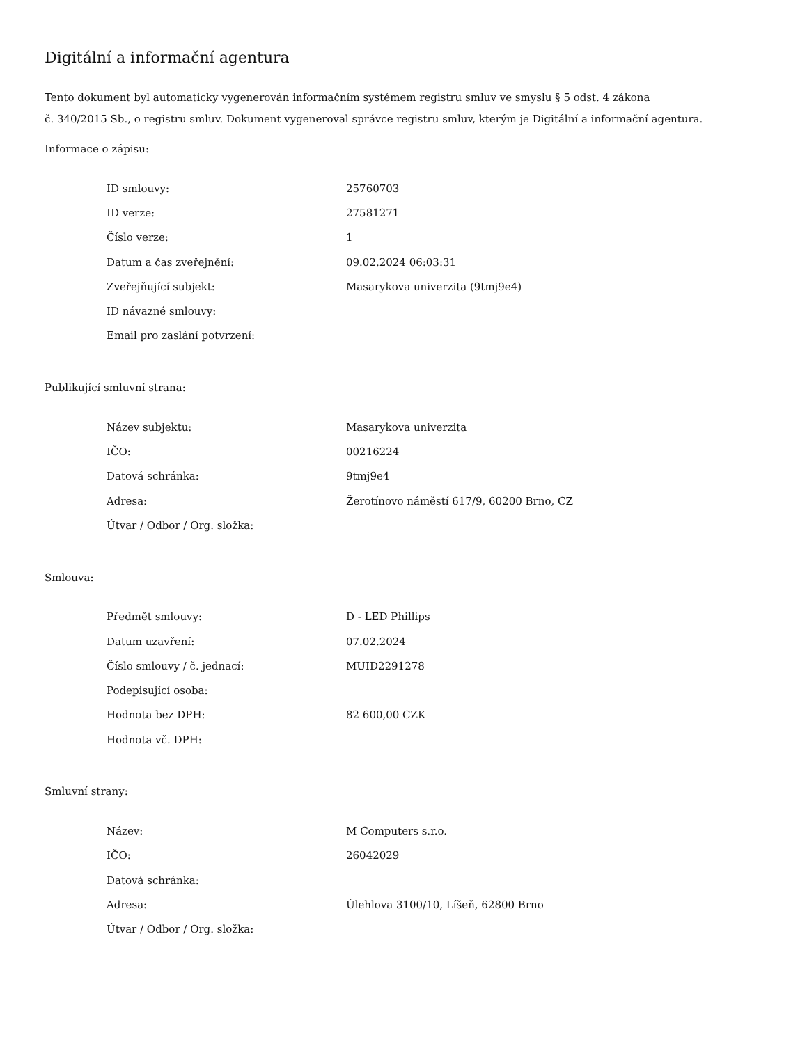Digitální a informační agentura
Tento dokument byl automaticky vygenerován informačním systémem registru smluv ve smyslu § 5 odst. 4 zákona
č. 340/2015 Sb., o registru smluv. Dokument vygeneroval správce registru smluv, kterým je Digitální a informační agentura.
Informace o zápisu:
| ID smlouvy: | 25760703 |
| ID verze: | 27581271 |
| Číslo verze: | 1 |
| Datum a čas zveřejnění: | 09.02.2024 06:03:31 |
| Zveřejňující subjekt: | Masarykova univerzita (9tmj9e4) |
| ID návazné smlouvy: | |
| Email pro zaslání potvrzení: | |
Publikující smluvní strana:
| Název subjektu: | Masarykova univerzita |
| IČO: | 00216224 |
| Datová schránka: | 9tmj9e4 |
| Adresa: | Žerotínovo náměstí 617/9, 60200 Brno, CZ |
| Útvar / Odbor / Org. složka: | |
Smlouva:
| Předmět smlouvy: | D - LED Phillips |
| Datum uzavření: | 07.02.2024 |
| Číslo smlouvy / č. jednací: | MUID2291278 |
| Podepisující osoba: | |
| Hodnota bez DPH: | 82 600,00 CZK |
| Hodnota vč. DPH: | |
Smluvní strany:
| Název: | M Computers s.r.o. |
| IČO: | 26042029 |
| Datová schránka: | |
| Adresa: | Úlehlova 3100/10, Líšeň, 62800 Brno |
| Útvar / Odbor / Org. složka: | |